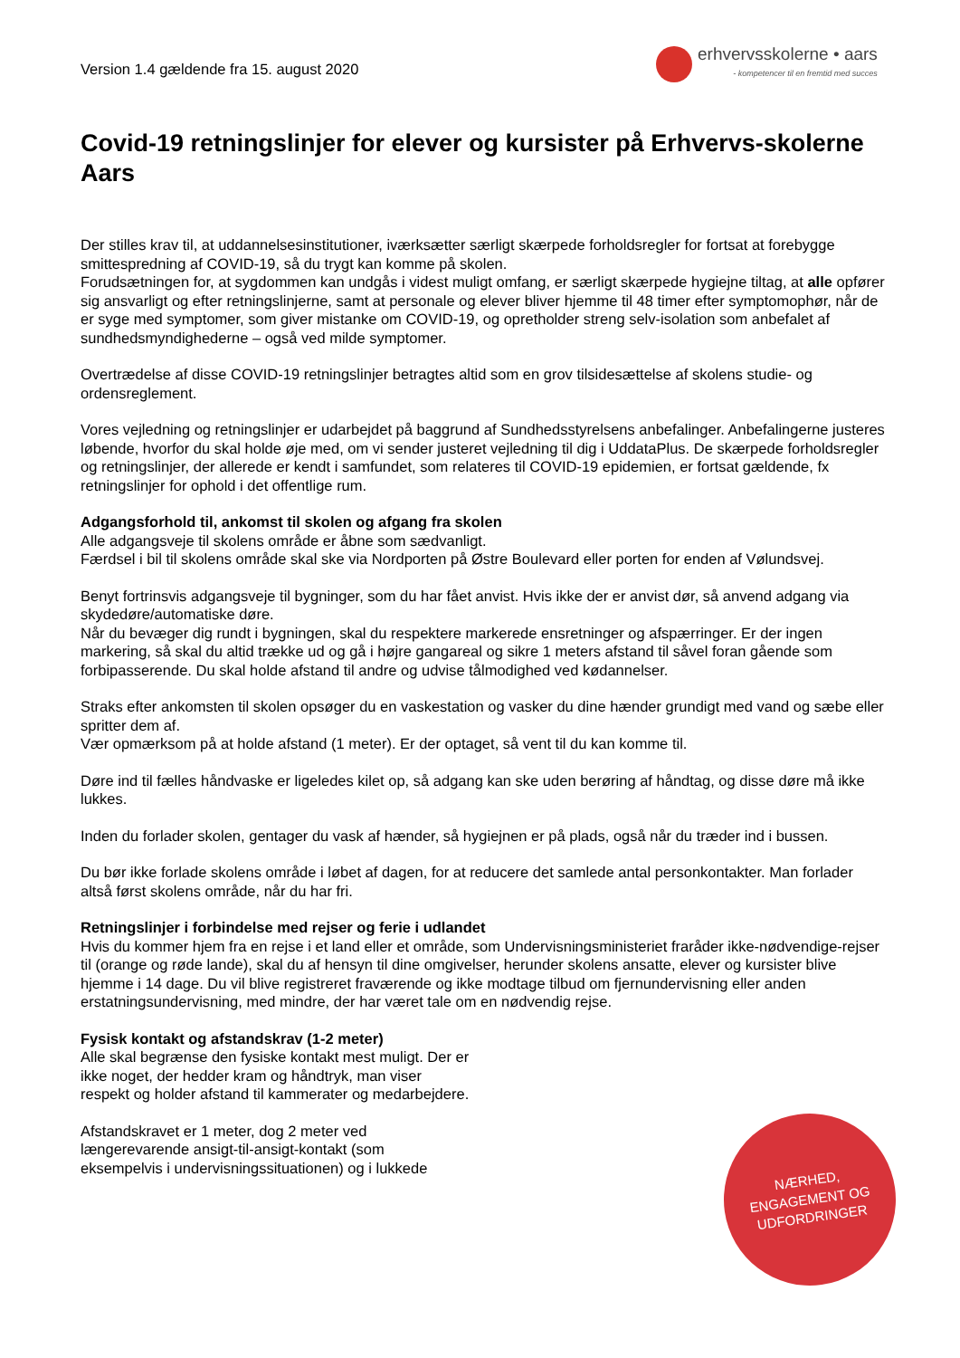Version 1.4 gældende fra 15. august 2020
erhvervsskolerne • aars
- kompetencer til en fremtid med succes
Covid-19 retningslinjer for elever og kursister på Erhvervs-skolerne Aars
Der stilles krav til, at uddannelsesinstitutioner, iværksætter særligt skærpede forholdsregler for fortsat at forebygge smittespredning af COVID-19, så du trygt kan komme på skolen.
Forudsætningen for, at sygdommen kan undgås i videst muligt omfang, er særligt skærpede hygiejne tiltag, at alle opfører sig ansvarligt og efter retningslinjerne, samt at personale og elever bliver hjemme til 48 timer efter symptomophør, når de er syge med symptomer, som giver mistanke om COVID-19, og opretholder streng selv-isolation som anbefalet af sundhedsmyndighederne – også ved milde symptomer.
Overtrædelse af disse COVID-19 retningslinjer betragtes altid som en grov tilsidesættelse af skolens studie- og ordensreglement.
Vores vejledning og retningslinjer er udarbejdet på baggrund af Sundhedsstyrelsens anbefalinger. Anbefalingerne justeres løbende, hvorfor du skal holde øje med, om vi sender justeret vejledning til dig i UddataPlus. De skærpede forholdsregler og retningslinjer, der allerede er kendt i samfundet, som relateres til COVID-19 epidemien, er fortsat gældende, fx retningslinjer for ophold i det offentlige rum.
Adgangsforhold til, ankomst til skolen og afgang fra skolen
Alle adgangsveje til skolens område er åbne som sædvanligt.
Færdsel i bil til skolens område skal ske via Nordporten på Østre Boulevard eller porten for enden af Vølundsvej.
Benyt fortrinsvis adgangsveje til bygninger, som du har fået anvist. Hvis ikke der er anvist dør, så anvend adgang via skydedøre/automatiske døre.
Når du bevæger dig rundt i bygningen, skal du respektere markerede ensretninger og afspærringer. Er der ingen markering, så skal du altid trække ud og gå i højre gangareal og sikre 1 meters afstand til såvel foran gående som forbipasserende. Du skal holde afstand til andre og udvise tålmodighed ved kødannelser.
Straks efter ankomsten til skolen opsøger du en vaskestation og vasker du dine hænder grundigt med vand og sæbe eller spritter dem af.
Vær opmærksom på at holde afstand (1 meter). Er der optaget, så vent til du kan komme til.
Døre ind til fælles håndvaske er ligeledes kilet op, så adgang kan ske uden berøring af håndtag, og disse døre må ikke lukkes.
Inden du forlader skolen, gentager du vask af hænder, så hygiejnen er på plads, også når du træder ind i bussen.
Du bør ikke forlade skolens område i løbet af dagen, for at reducere det samlede antal personkontakter. Man forlader altså først skolens område, når du har fri.
Retningslinjer i forbindelse med rejser og ferie i udlandet
Hvis du kommer hjem fra en rejse i et land eller et område, som Undervisningsministeriet fraråder ikke-nødvendige-rejser til (orange og røde lande), skal du af hensyn til dine omgivelser, herunder skolens ansatte, elever og kursister blive hjemme i 14 dage. Du vil blive registreret fraværende og ikke modtage tilbud om fjernundervisning eller anden erstatningsundervisning, med mindre, der har været tale om en nødvendig rejse.
Fysisk kontakt og afstandskrav (1-2 meter)
Alle skal begrænse den fysiske kontakt mest muligt. Der er ikke noget, der hedder kram og håndtryk, man viser respekt og holder afstand til kammerater og medarbejdere.
Afstandskravet er 1 meter, dog 2 meter ved længerevarende ansigt-til-ansigt-kontakt (som eksempelvis i undervisningssituationen) og i lukkede
NÆRHED,
ENGAGEMENT OG
UDFORDRINGER